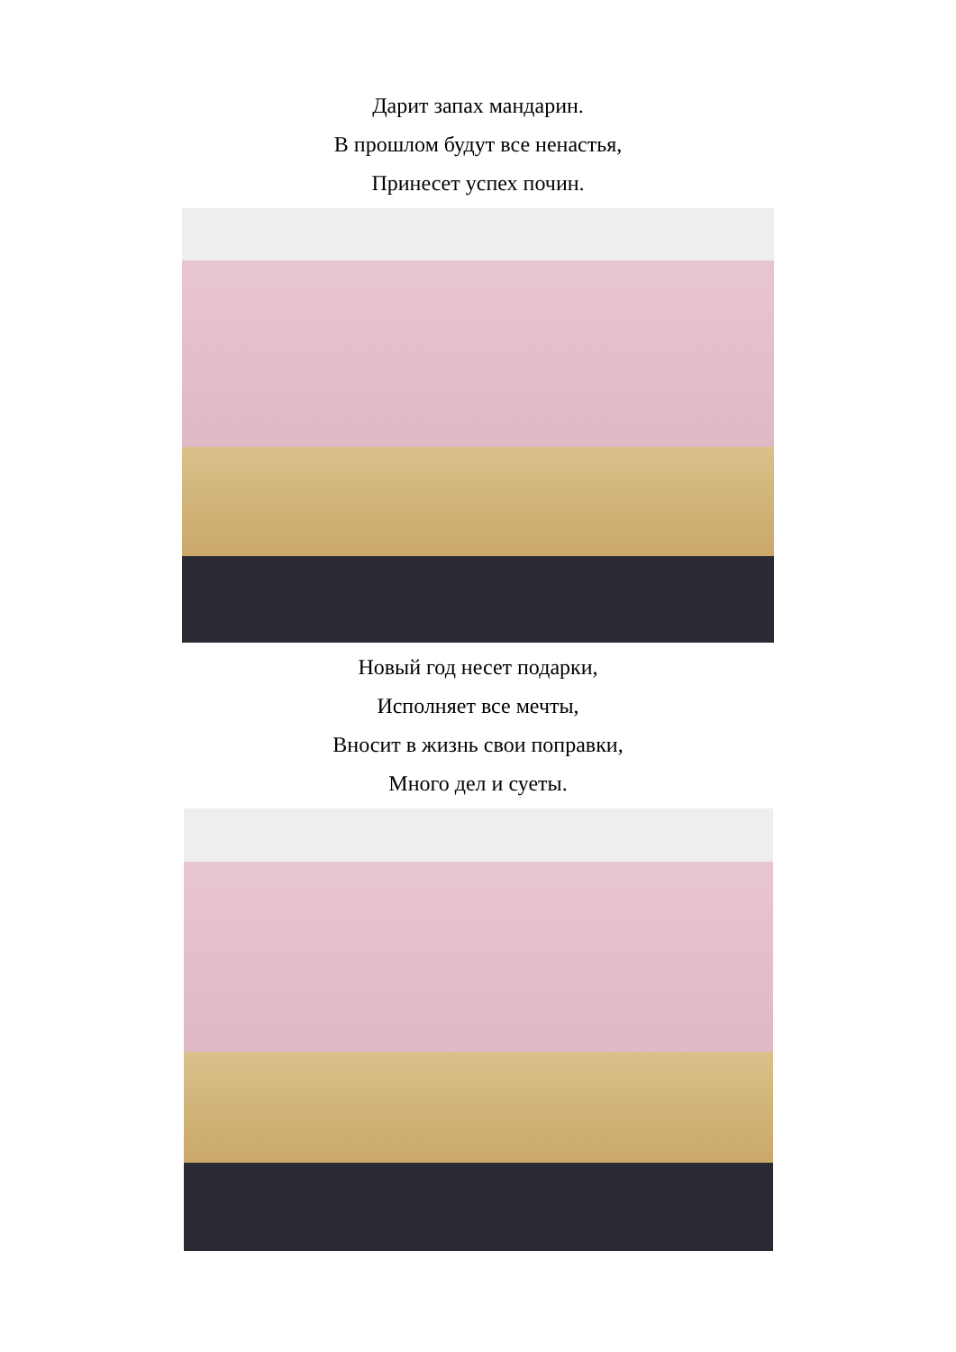Дарит запах мандарин.
В прошлом будут все ненастья,
Принесет успех почин.
Новый год несет подарки,
Исполняет все мечты,
Вносит в жизнь свои поправки,
Много дел и суеты.